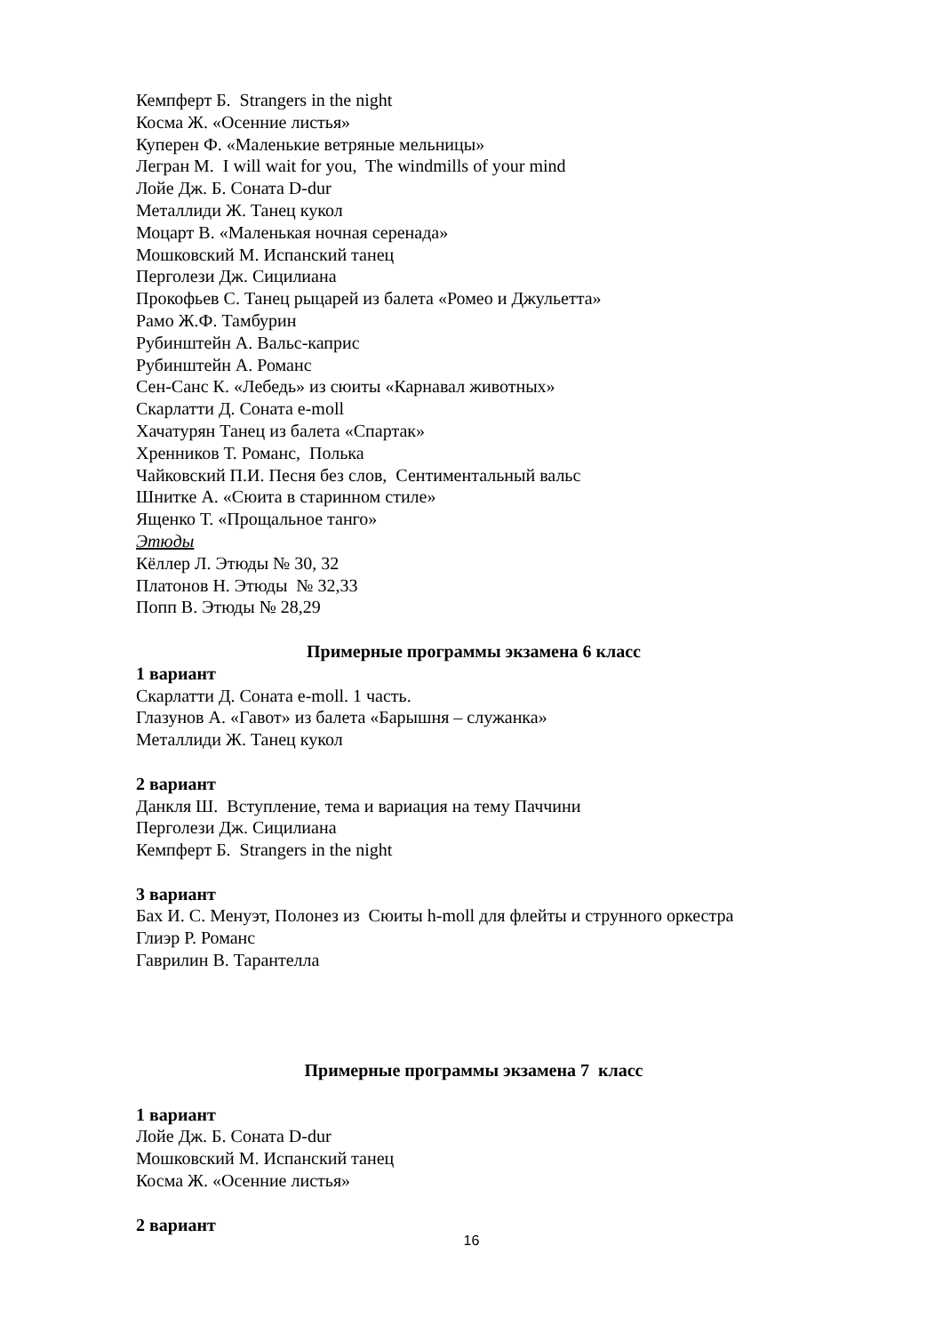Кемпферт Б. Strangers in the night
Косма Ж. «Осенние листья»
Куперен Ф. «Маленькие ветряные мельницы»
Легран М. I will wait for you, The windmills of your mind
Лойе Дж. Б. Соната D-dur
Металлиди Ж. Танец кукол
Моцарт В. «Маленькая ночная серенада»
Мошковский М. Испанский танец
Перголези Дж. Сицилиана
Прокофьев С. Танец рыцарей из балета «Ромео и Джульетта»
Рамо Ж.Ф. Тамбурин
Рубинштейн А. Вальс-каприс
Рубинштейн А. Романс
Сен-Санс К. «Лебедь» из сюиты «Карнавал животных»
Скарлатти Д. Соната e-moll
Хачатурян Танец из балета «Спартак»
Хренников Т. Романс, Полька
Чайковский П.И. Песня без слов, Сентиментальный вальс
Шнитке А. «Сюита в старинном стиле»
Ященко Т. «Прощальное танго»
Этюды
Кёллер Л. Этюды № 30, 32
Платонов Н. Этюды № 32,33
Попп В. Этюды № 28,29
Примерные программы экзамена 6 класс
1 вариант
Скарлатти Д. Соната e-moll. 1 часть.
Глазунов А. «Гавот» из балета «Барышня – служанка»
Металлиди Ж. Танец кукол
2 вариант
Данкля Ш. Вступление, тема и вариация на тему Паччини
Перголези Дж. Сицилиана
Кемпферт Б. Strangers in the night
3 вариант
Бах И. С. Менуэт, Полонез из Сюиты h-moll для флейты и струнного оркестра
Глиэр Р. Романс
Гаврилин В. Тарантелла
Примерные программы экзамена 7 класс
1 вариант
Лойе Дж. Б. Соната D-dur
Мошковский М. Испанский танец
Косма Ж. «Осенние листья»
2 вариант
16